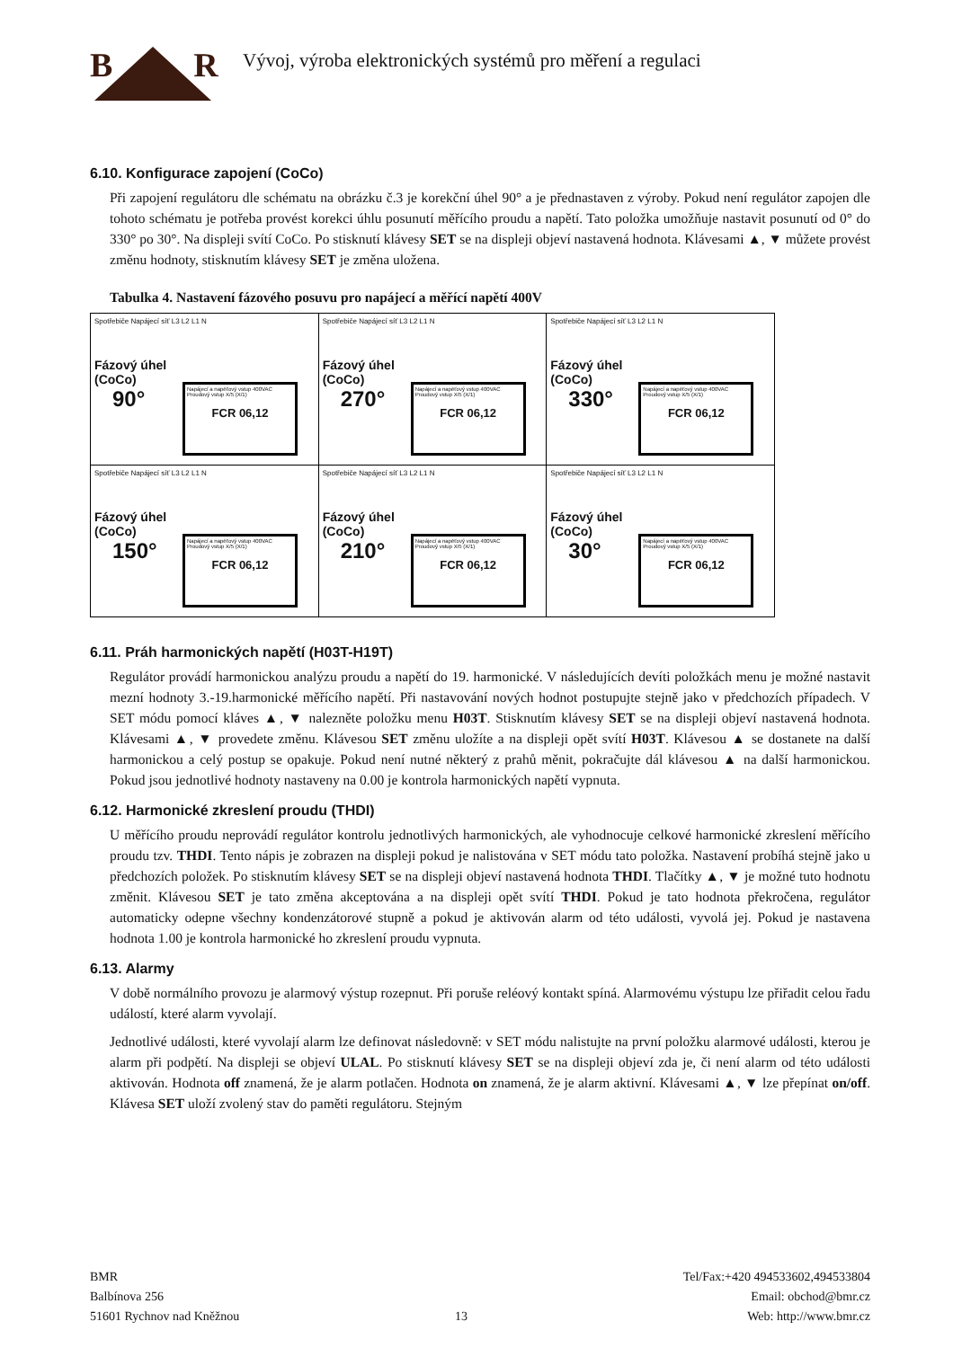BR
Vývoj, výroba elektronických systémů pro měření a regulaci
6.10. Konfigurace zapojení (CoCo)
Při zapojení regulátoru dle schématu na obrázku č.3 je korekční úhel 90° a je přednastaven z výroby. Pokud není regulátor zapojen dle tohoto schématu je potřeba provést korekci úhlu posunutí měřícího proudu a napětí. Tato položka umožňuje nastavit posunutí od 0° do 330° po 30°. Na displeji svítí CoCo. Po stisknutí klávesy SET se na displeji objeví nastavená hodnota. Klávesami ▲, ▼ můžete provést změnu hodnoty, stisknutím klávesy SET je změna uložena.
Tabulka 4. Nastavení fázového posuvu pro napájecí a měřící napětí 400V
| Spotřebiče Napájecí síť L3 L2 L1 N Fázový úhel (CoCo) 90° Napájecí a napěťový vstup 400VAC Proudový vstup X/5 (X/1) FCR 06,12 | Spotřebiče Napájecí síť L3 L2 L1 N Fázový úhel (CoCo) 270° Napájecí a napěťový vstup 400VAC Proudový vstup X/5 (X/1) FCR 06,12 | Spotřebiče Napájecí síť L3 L2 L1 N Fázový úhel (CoCo) 330° Napájecí a napěťový vstup 400VAC Proudový vstup X/5 (X/1) FCR 06,12 |
| Spotřebiče Napájecí síť L3 L2 L1 N Fázový úhel (CoCo) 150° Napájecí a napěťový vstup 400VAC Proudový vstup X/5 (X/1) FCR 06,12 | Spotřebiče Napájecí síť L3 L2 L1 N Fázový úhel (CoCo) 210° Napájecí a napěťový vstup 400VAC Proudový vstup X/5 (X/1) FCR 06,12 | Spotřebiče Napájecí síť L3 L2 L1 N Fázový úhel (CoCo) 30° Napájecí a napěťový vstup 400VAC Proudový vstup X/5 (X/1) FCR 06,12 |
6.11. Práh harmonických napětí (H03T-H19T)
Regulátor provádí harmonickou analýzu proudu a napětí do 19. harmonické. V následujících devíti položkách menu je možné nastavit mezní hodnoty 3.-19.harmonické měřícího napětí. Při nastavování nových hodnot postupujte stejně jako v předchozích případech. V SET módu pomocí kláves ▲, ▼ nalezněte položku menu H03T. Stisknutím klávesy SET se na displeji objeví nastavená hodnota. Klávesami ▲, ▼ provedete změnu. Klávesou SET změnu uložíte a na displeji opět svítí H03T. Klávesou ▲ se dostanete na další harmonickou a celý postup se opakuje. Pokud není nutné některý z prahů měnit, pokračujte dál klávesou ▲ na další harmonickou. Pokud jsou jednotlivé hodnoty nastaveny na 0.00 je kontrola harmonických napětí vypnuta.
6.12. Harmonické zkreslení proudu (THDI)
U měřícího proudu neprovádí regulátor kontrolu jednotlivých harmonických, ale vyhodnocuje celkové harmonické zkreslení měřícího proudu tzv. THDI. Tento nápis je zobrazen na displeji pokud je nalistována v SET módu tato položka. Nastavení probíhá stejně jako u předchozích položek. Po stisknutím klávesy SET se na displeji objeví nastavená hodnota THDI. Tlačítky ▲, ▼ je možné tuto hodnotu změnit. Klávesou SET je tato změna akceptována a na displeji opět svítí THDI. Pokud je tato hodnota překročena, regulátor automaticky odepne všechny kondenzátorové stupně a pokud je aktivován alarm od této události, vyvolá jej. Pokud je nastavena hodnota 1.00 je kontrola harmonické ho zkreslení proudu vypnuta.
6.13. Alarmy
V době normálního provozu je alarmový výstup rozepnut. Při poruše reléový kontakt spíná. Alarmovému výstupu lze přiřadit celou řadu událostí, které alarm vyvolají.
Jednotlivé události, které vyvolají alarm lze definovat následovně: v SET módu nalistujte na první položku alarmové události, kterou je alarm při podpětí. Na displeji se objeví ULAL. Po stisknutí klávesy SET se na displeji objeví zda je, či není alarm od této události aktivován. Hodnota off znamená, že je alarm potlačen. Hodnota on znamená, že je alarm aktivní. Klávesami ▲, ▼ lze přepínat on/off. Klávesa SET uloží zvolený stav do paměti regulátoru. Stejným
BMR
Balbínova 256
51601 Rychnov nad Kněžnou
13 Tel/Fax:+420 494533602,494533804
Email: obchod@bmr.cz
Web: http://www.bmr.cz